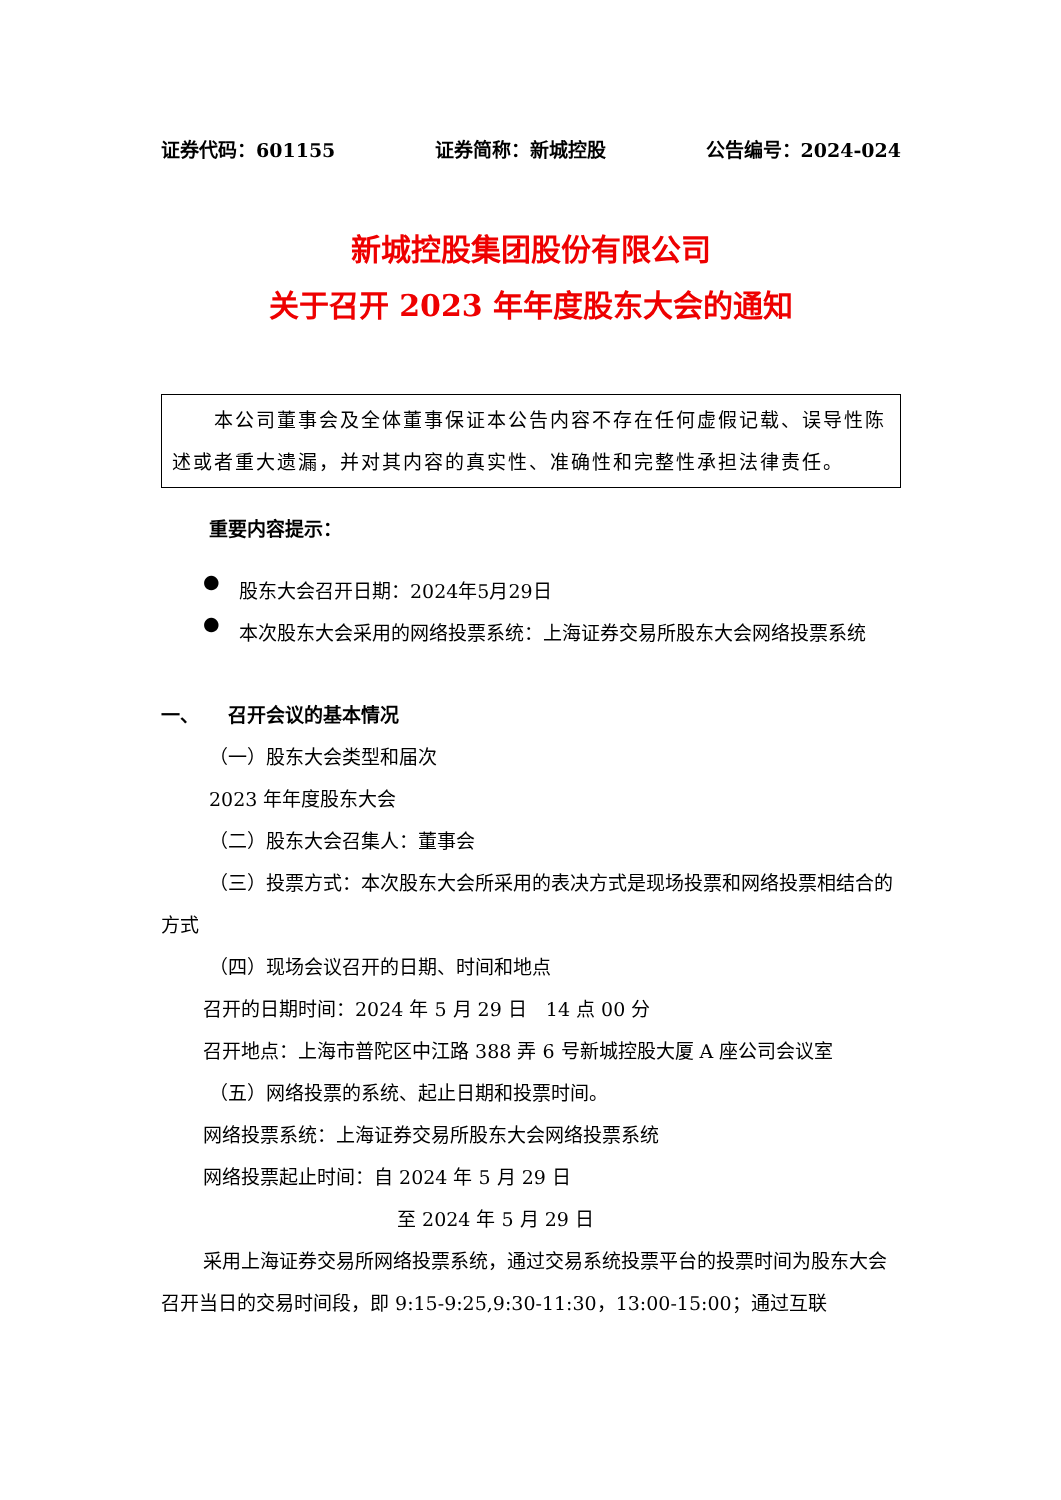证券代码：601155 证券简称：新城控股 公告编号：2024-024
新城控股集团股份有限公司
关于召开 2023 年年度股东大会的通知
　　本公司董事会及全体董事保证本公告内容不存在任何虚假记载、误导性陈述或者重大遗漏，并对其内容的真实性、准确性和完整性承担法律责任。
重要内容提示：
●
股东大会召开日期：2024年5月29日
●
本次股东大会采用的网络投票系统：上海证券交易所股东大会网络投票系统
一、　　召开会议的基本情况
（一）股东大会类型和届次
2023 年年度股东大会
（二）股东大会召集人：董事会
（三）投票方式：本次股东大会所采用的表决方式是现场投票和网络投票相结合的方式
（四）现场会议召开的日期、时间和地点
召开的日期时间：2024 年 5 月 29 日　14 点 00 分
召开地点：上海市普陀区中江路 388 弄 6 号新城控股大厦 A 座公司会议室
（五）网络投票的系统、起止日期和投票时间。
网络投票系统：上海证券交易所股东大会网络投票系统
网络投票起止时间：自 2024 年 5 月 29 日
至 2024 年 5 月 29 日
采用上海证券交易所网络投票系统，通过交易系统投票平台的投票时间为股东大会召开当日的交易时间段，即 9:15-9:25,9:30-11:30，13:00-15:00；通过互联